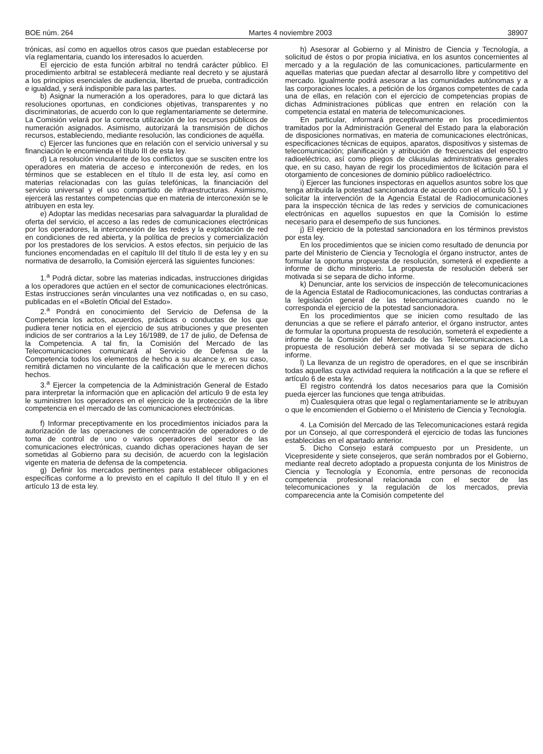BOE núm. 264 Martes 4 noviembre 2003 38907
trónicas, así como en aquellos otros casos que puedan establecerse por vía reglamentaria, cuando los interesados lo acuerden.
El ejercicio de esta función arbitral no tendrá carácter público. El procedimiento arbitral se establecerá mediante real decreto y se ajustará a los principios esenciales de audiencia, libertad de prueba, contradicción e igualdad, y será indisponible para las partes.
b) Asignar la numeración a los operadores, para lo que dictará las resoluciones oportunas, en condiciones objetivas, transparentes y no discriminatorias, de acuerdo con lo que reglamentariamente se determine. La Comisión velará por la correcta utilización de los recursos públicos de numeración asignados. Asimismo, autorizará la transmisión de dichos recursos, estableciendo, mediante resolución, las condiciones de aquélla.
c) Ejercer las funciones que en relación con el servicio universal y su financiación le encomienda el título III de esta ley.
d) La resolución vinculante de los conflictos que se susciten entre los operadores en materia de acceso e interconexión de redes, en los términos que se establecen en el título II de esta ley, así como en materias relacionadas con las guías telefónicas, la financiación del servicio universal y el uso compartido de infraestructuras. Asimismo, ejercerá las restantes competencias que en materia de interconexión se le atribuyen en esta ley.
e) Adoptar las medidas necesarias para salvaguardar la pluralidad de oferta del servicio, el acceso a las redes de comunicaciones electrónicas por los operadores, la interconexión de las redes y la explotación de red en condiciones de red abierta, y la política de precios y comercialización por los prestadores de los servicios. A estos efectos, sin perjuicio de las funciones encomendadas en el capítulo III del título II de esta ley y en su normativa de desarrollo, la Comisión ejercerá las siguientes funciones:
1.<sup>a</sup> Podrá dictar, sobre las materias indicadas, instrucciones dirigidas a los operadores que actúen en el sector de comunicaciones electrónicas. Estas instrucciones serán vinculantes una vez notificadas o, en su caso, publicadas en el «Boletín Oficial del Estado».
2.<sup>a</sup> Pondrá en conocimiento del Servicio de Defensa de la Competencia los actos, acuerdos, prácticas o conductas de los que pudiera tener noticia en el ejercicio de sus atribuciones y que presenten indicios de ser contrarios a la Ley 16/1989, de 17 de julio, de Defensa de la Competencia. A tal fin, la Comisión del Mercado de las Telecomunicaciones comunicará al Servicio de Defensa de la Competencia todos los elementos de hecho a su alcance y, en su caso, remitirá dictamen no vinculante de la calificación que le merecen dichos hechos.
3.<sup>a</sup> Ejercer la competencia de la Administración General de Estado para interpretar la información que en aplicación del artículo 9 de esta ley le suministren los operadores en el ejercicio de la protección de la libre competencia en el mercado de las comunicaciones electrónicas.
f) Informar preceptivamente en los procedimientos iniciados para la autorización de las operaciones de concentración de operadores o de toma de control de uno o varios operadores del sector de las comunicaciones electrónicas, cuando dichas operaciones hayan de ser sometidas al Gobierno para su decisión, de acuerdo con la legislación vigente en materia de defensa de la competencia.
g) Definir los mercados pertinentes para establecer obligaciones específicas conforme a lo previsto en el capítulo II del título II y en el artículo 13 de esta ley.
h) Asesorar al Gobierno y al Ministro de Ciencia y Tecnología, a solicitud de éstos o por propia iniciativa, en los asuntos concernientes al mercado y a la regulación de las comunicaciones, particularmente en aquellas materias que puedan afectar al desarrollo libre y competitivo del mercado. Igualmente podrá asesorar a las comunidades autónomas y a las corporaciones locales, a petición de los órganos competentes de cada una de ellas, en relación con el ejercicio de competencias propias de dichas Administraciones públicas que entren en relación con la competencia estatal en materia de telecomunicaciones.
En particular, informará preceptivamente en los procedimientos tramitados por la Administración General del Estado para la elaboración de disposiciones normativas, en materia de comunicaciones electrónicas, especificaciones técnicas de equipos, aparatos, dispositivos y sistemas de telecomunicación; planificación y atribución de frecuencias del espectro radioeléctrico, así como pliegos de cláusulas administrativas generales que, en su caso, hayan de regir los procedimientos de licitación para el otorgamiento de concesiones de dominio público radioeléctrico.
i) Ejercer las funciones inspectoras en aquellos asuntos sobre los que tenga atribuida la potestad sancionadora de acuerdo con el artículo 50.1 y solicitar la intervención de la Agencia Estatal de Radiocomunicaciones para la inspección técnica de las redes y servicios de comunicaciones electrónicas en aquellos supuestos en que la Comisión lo estime necesario para el desempeño de sus funciones.
j) El ejercicio de la potestad sancionadora en los términos previstos por esta ley.
En los procedimientos que se inicien como resultado de denuncia por parte del Ministerio de Ciencia y Tecnología el órgano instructor, antes de formular la oportuna propuesta de resolución, someterá el expediente a informe de dicho ministerio. La propuesta de resolución deberá ser motivada si se separa de dicho informe.
k) Denunciar, ante los servicios de inspección de telecomunicaciones de la Agencia Estatal de Radiocomunicaciones, las conductas contrarias a la legislación general de las telecomunicaciones cuando no le corresponda el ejercicio de la potestad sancionadora.
En los procedimientos que se inicien como resultado de las denuncias a que se refiere el párrafo anterior, el órgano instructor, antes de formular la oportuna propuesta de resolución, someterá el expediente a informe de la Comisión del Mercado de las Telecomunicaciones. La propuesta de resolución deberá ser motivada si se separa de dicho informe.
l) La llevanza de un registro de operadores, en el que se inscribirán todas aquellas cuya actividad requiera la notificación a la que se refiere el artículo 6 de esta ley.
El registro contendrá los datos necesarios para que la Comisión pueda ejercer las funciones que tenga atribuidas.
m) Cualesquiera otras que legal o reglamentariamente se le atribuyan o que le encomienden el Gobierno o el Ministerio de Ciencia y Tecnología.
4. La Comisión del Mercado de las Telecomunicaciones estará regida por un Consejo, al que corresponderá el ejercicio de todas las funciones establecidas en el apartado anterior.
5. Dicho Consejo estará compuesto por un Presidente, un Vicepresidente y siete consejeros, que serán nombrados por el Gobierno, mediante real decreto adoptado a propuesta conjunta de los Ministros de Ciencia y Tecnología y Economía, entre personas de reconocida competencia profesional relacionada con el sector de las telecomunicaciones y la regulación de los mercados, previa comparecencia ante la Comisión competente del